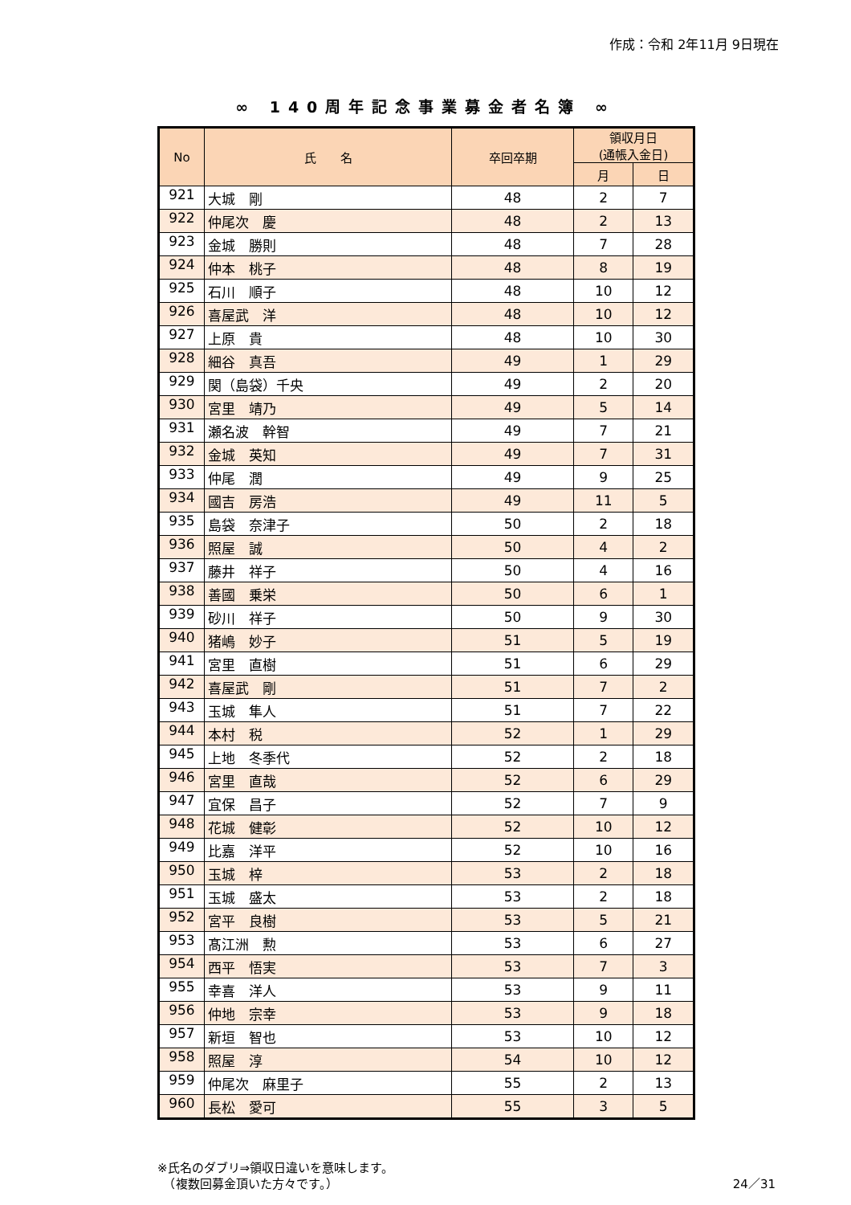作成：令和 2年11月 9日現在
∞ 140周年記念事業募金者名簿 ∞
| No | 氏 名 | 卒回卒期 | 領収月日 (通帳入金日) | |
| --- | --- | --- | --- | --- |
| | | | 月 | 日 |
| 921 | 大城 剛 | 48 | 2 | 7 |
| 922 | 仲尾次 慶 | 48 | 2 | 13 |
| 923 | 金城 勝則 | 48 | 7 | 28 |
| 924 | 仲本 桃子 | 48 | 8 | 19 |
| 925 | 石川 順子 | 48 | 10 | 12 |
| 926 | 喜屋武 洋 | 48 | 10 | 12 |
| 927 | 上原 貴 | 48 | 10 | 30 |
| 928 | 細谷 真吾 | 49 | 1 | 29 |
| 929 | 関（島袋）千央 | 49 | 2 | 20 |
| 930 | 宮里 靖乃 | 49 | 5 | 14 |
| 931 | 瀬名波 幹智 | 49 | 7 | 21 |
| 932 | 金城 英知 | 49 | 7 | 31 |
| 933 | 仲尾 潤 | 49 | 9 | 25 |
| 934 | 國吉 房浩 | 49 | 11 | 5 |
| 935 | 島袋 奈津子 | 50 | 2 | 18 |
| 936 | 照屋 誠 | 50 | 4 | 2 |
| 937 | 藤井 祥子 | 50 | 4 | 16 |
| 938 | 善國 乗栄 | 50 | 6 | 1 |
| 939 | 砂川 祥子 | 50 | 9 | 30 |
| 940 | 猪嶋 妙子 | 51 | 5 | 19 |
| 941 | 宮里 直樹 | 51 | 6 | 29 |
| 942 | 喜屋武 剛 | 51 | 7 | 2 |
| 943 | 玉城 隼人 | 51 | 7 | 22 |
| 944 | 本村 税 | 52 | 1 | 29 |
| 945 | 上地 冬季代 | 52 | 2 | 18 |
| 946 | 宮里 直哉 | 52 | 6 | 29 |
| 947 | 宜保 昌子 | 52 | 7 | 9 |
| 948 | 花城 健彰 | 52 | 10 | 12 |
| 949 | 比嘉 洋平 | 52 | 10 | 16 |
| 950 | 玉城 梓 | 53 | 2 | 18 |
| 951 | 玉城 盛太 | 53 | 2 | 18 |
| 952 | 宮平 良樹 | 53 | 5 | 21 |
| 953 | 髙江洲 勲 | 53 | 6 | 27 |
| 954 | 西平 悟実 | 53 | 7 | 3 |
| 955 | 幸喜 洋人 | 53 | 9 | 11 |
| 956 | 仲地 宗幸 | 53 | 9 | 18 |
| 957 | 新垣 智也 | 53 | 10 | 12 |
| 958 | 照屋 淳 | 54 | 10 | 12 |
| 959 | 仲尾次 麻里子 | 55 | 2 | 13 |
| 960 | 長松 愛可 | 55 | 3 | 5 |
※氏名のダブリ⇒領収日違いを意味します。
　（複数回募金頂いた方々です。）
24／31